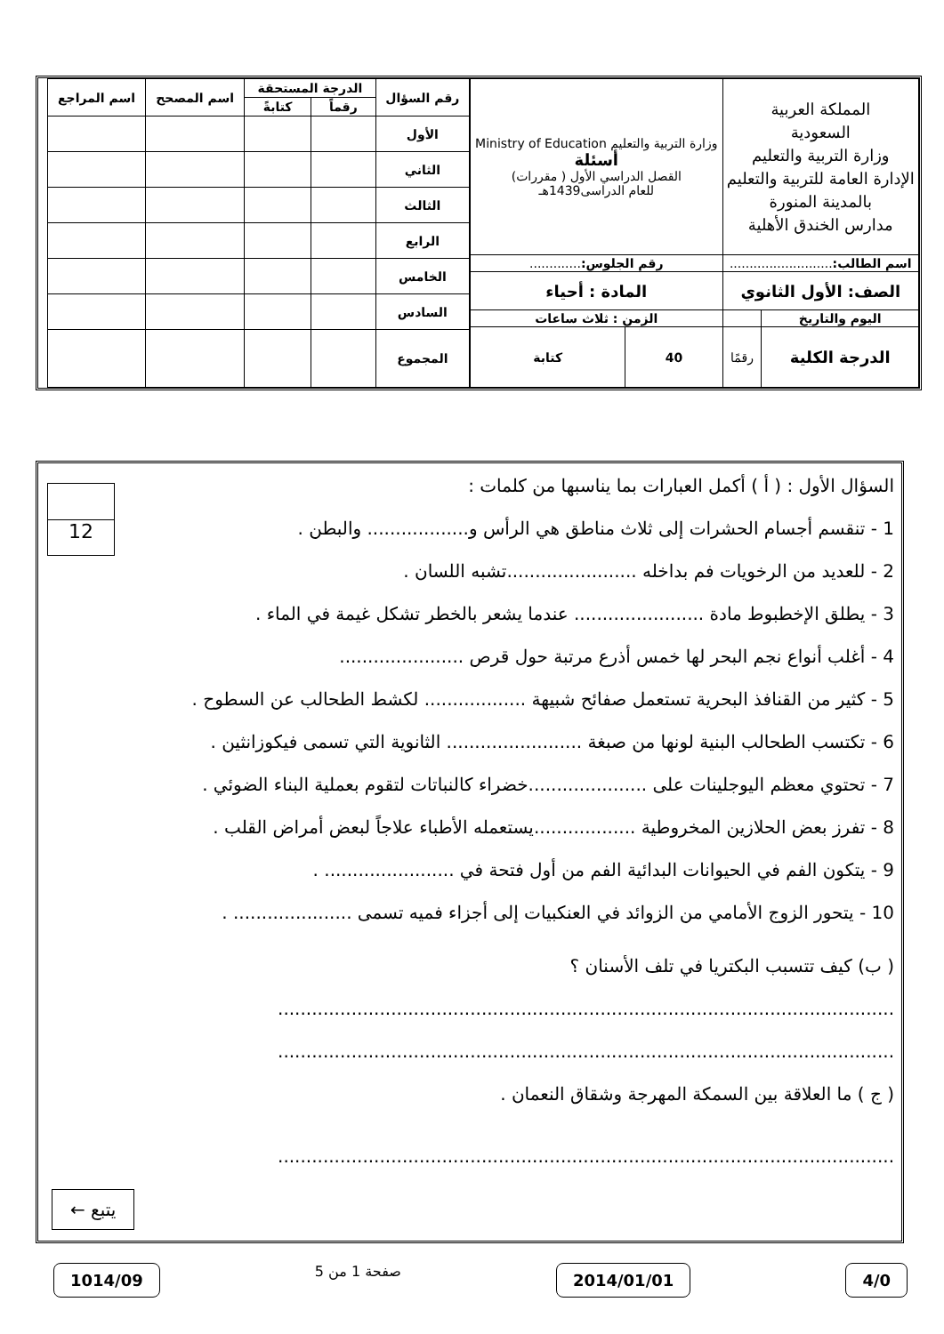| المملكة العربية السعودية وزارة التربية والتعليم الإدارة العامة للتربية والتعليم بالمدينة المنورة مدارس الخندق الأهلية | | وزارة التربية والتعليم Ministry of Education أسئلة القصل الدراسي الأول ( مقررات) للعام الدراسى1439هـ | |
| اسم الطالب: .......................... | | رقم الجلوس: ............. | |
| الصف: الأول الثانوي | | المادة : أحياء | |
| اليوم والتاريخ | | الزمن : ثلاث ساعات | |
| الدرجة الكلية | رقمًا | 40 | كتابة |
| رقم السؤال | الدرجة المستحقة | | اسم المصحح | اسم المراجع |
| --- | --- | --- | --- | --- |
| | رقماً | كتابةً | | |
| الأول | | | | |
| الثاني | | | | |
| الثالث | | | | |
| الرابع | | | | |
| الخامس | | | | |
| السادس | | | | |
| المجموع | | | | |
12
السؤال الأول : ( أ ) أكمل العبارات بما يناسبها من كلمات :
1 - تنقسم أجسام الحشرات إلى ثلاث مناطق هي الرأس و.................. والبطن .
2 - للعديد من الرخويات فم بداخله .......................تشبه اللسان .
3 - يطلق الإخطبوط مادة ....................... عندما يشعر بالخطر تشكل غيمة في الماء .
4 - أغلب أنواع نجم البحر لها خمس أذرع مرتبة حول قرص ......................
5 - كثير من القنافذ البحرية تستعمل صفائح شبيهة .................. لكشط الطحالب عن السطوح .
6 - تكتسب الطحالب البنية لونها من صبغة ........................ الثانوية التي تسمى فيكوزانثين .
7 - تحتوي معظم اليوجلينات على .....................خضراء كالنباتات لتقوم بعملية البناء الضوئي .
8 - تفرز بعض الحلازين المخروطية ..................يستعمله الأطباء علاجاً لبعض أمراض القلب .
9 - يتكون الفم في الحيوانات البدائية الفم من أول فتحة في ....................... .
10 - يتحور الزوج الأمامي من الزوائد في العنكبيات إلى أجزاء فميه تسمى ..................... .
( ب) كيف تتسبب البكتريا في تلف الأسنان ؟
.............................................................................................................
.............................................................................................................
( ج ) ما العلاقة بين السمكة المهرجة وشقاق النعمان .
.............................................................................................................
يتبع ←
4/0 2014/01/01 صفحة 1 من 5 1014/09